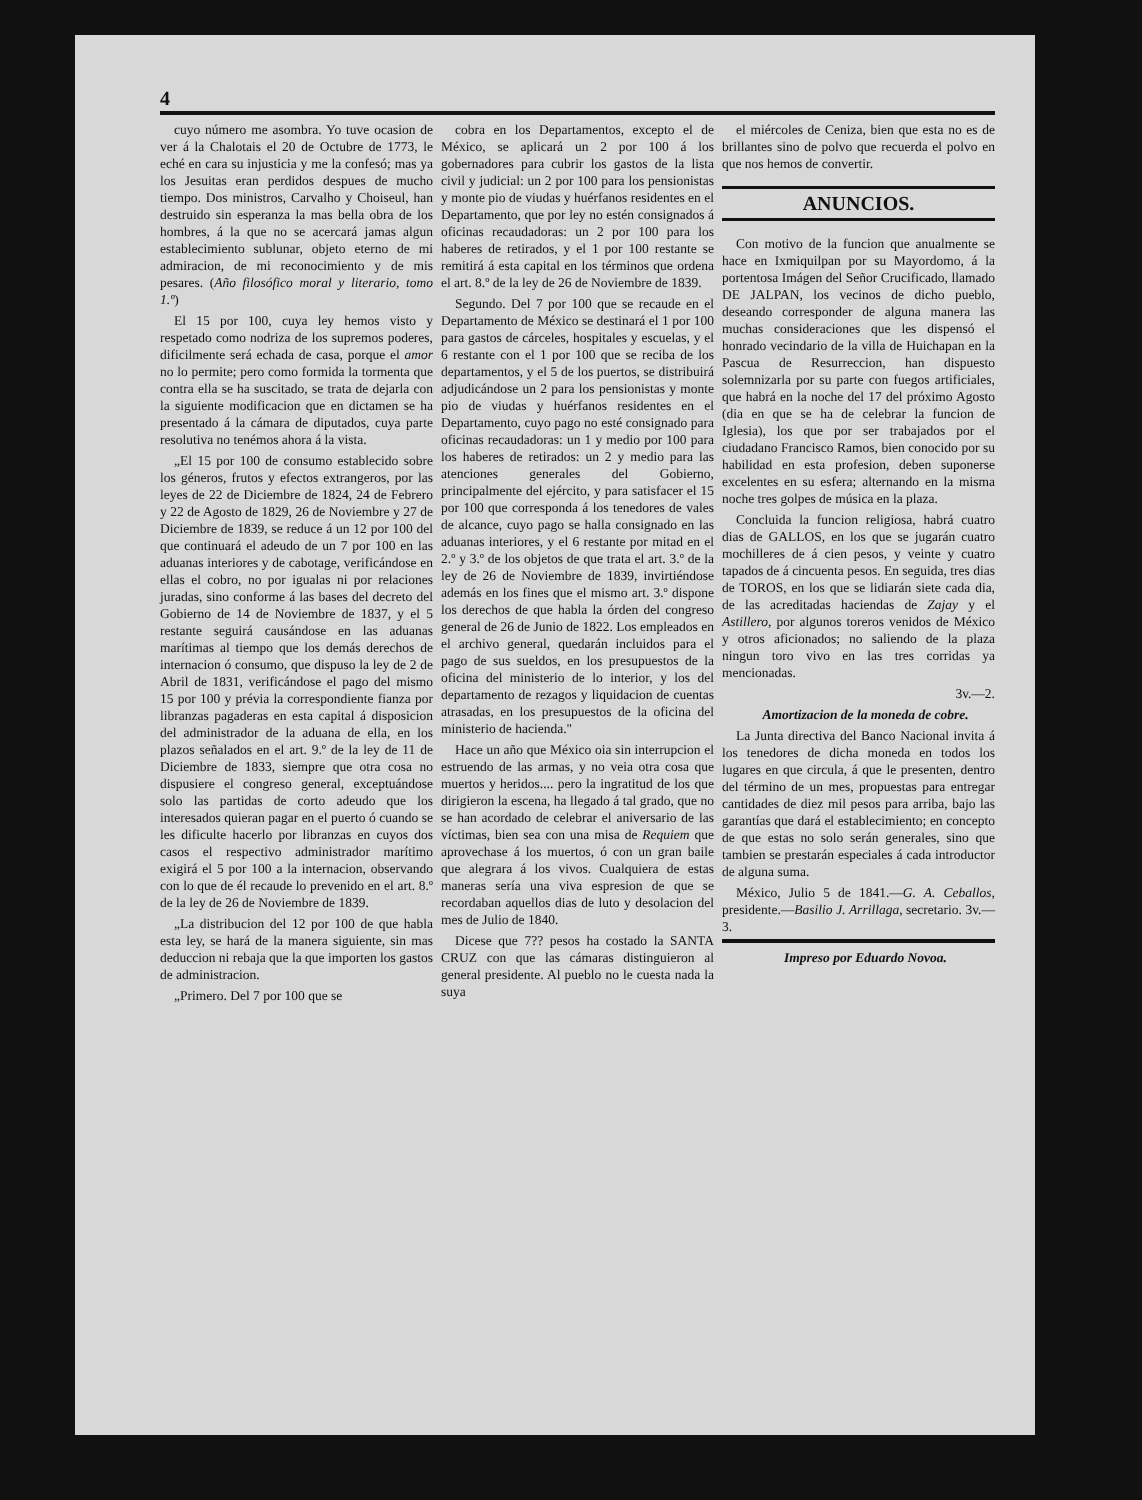4
cuyo número me asombra. Yo tuve ocasion de ver á la Chalotais el 20 de Octubre de 1773, le eché en cara su injusticia y me la confesó; mas ya los Jesuitas eran perdidos despues de mucho tiempo. Dos ministros, Carvalho y Choiseul, han destruido sin esperanza la mas bella obra de los hombres, á la que no se acercará jamas algun establecimiento sublunar, objeto eterno de mi admiracion, de mi reconocimiento y de mis pesares. (Año filosófico moral y literario, tomo 1.º)
El 15 por 100, cuya ley hemos visto y respetado como nodriza de los supremos poderes, dificilmente será echada de casa, porque el amor no lo permite; pero como formida la tormenta que contra ella se ha suscitado, se trata de dejarla con la siguiente modificacion que en dictamen se ha presentado á la cámara de diputados, cuya parte resolutiva no tenémos ahora á la vista.
„El 15 por 100 de consumo establecido sobre los géneros, frutos y efectos extrangeros, por las leyes de 22 de Diciembre de 1824, 24 de Febrero y 22 de Agosto de 1829, 26 de Noviembre y 27 de Diciembre de 1839, se reduce á un 12 por 100 del que continuará el adeudo de un 7 por 100 en las aduanas interiores y de cabotage, verificándose en ellas el cobro, no por igualas ni por relaciones juradas, sino conforme á las bases del decreto del Gobierno de 14 de Noviembre de 1837, y el 5 restante seguirá causándose en las aduanas marítimas al tiempo que los demás derechos de internacion ó consumo, que dispuso la ley de 2 de Abril de 1831, verificándose el pago del mismo 15 por 100 y prévia la correspondiente fianza por libranzas pagaderas en esta capital á disposicion del administrador de la aduana de ella, en los plazos señalados en el art. 9.º de la ley de 11 de Diciembre de 1833, siempre que otra cosa no dispusiere el congreso general, exceptuándose solo las partidas de corto adeudo que los interesados quieran pagar en el puerto ó cuando se les dificulte hacerlo por libranzas en cuyos dos casos el respectivo administrador marítimo exigirá el 5 por 100 a la internacion, observando con lo que de él recaude lo prevenido en el art. 8.º de la ley de 26 de Noviembre de 1839.
„La distribucion del 12 por 100 de que habla esta ley, se hará de la manera siguiente, sin mas deduccion ni rebaja que la que importen los gastos de administracion.
„Primero. Del 7 por 100 que se
cobra en los Departamentos, excepto el de México, se aplicará un 2 por 100 á los gobernadores para cubrir los gastos de la lista civil y judicial: un 2 por 100 para los pensionistas y monte pio de viudas y huérfanos residentes en el Departamento, que por ley no estén consignados á oficinas recaudadoras: un 2 por 100 para los haberes de retirados, y el 1 por 100 restante se remitirá á esta capital en los términos que ordena el art. 8.º de la ley de 26 de Noviembre de 1839.
Segundo. Del 7 por 100 que se recaude en el Departamento de México se destinará el 1 por 100 para gastos de cárceles, hospitales y escuelas, y el 6 restante con el 1 por 100 que se reciba de los departamentos, y el 5 de los puertos, se distribuirá adjudicándose un 2 para los pensionistas y monte pio de viudas y huérfanos residentes en el Departamento, cuyo pago no esté consignado para oficinas recaudadoras: un 1 y medio por 100 para los haberes de retirados: un 2 y medio para las atenciones generales del Gobierno, principalmente del ejército, y para satisfacer el 15 por 100 que corresponda á los tenedores de vales de alcance, cuyo pago se halla consignado en las aduanas interiores, y el 6 restante por mitad en el 2.º y 3.º de los objetos de que trata el art. 3.º de la ley de 26 de Noviembre de 1839, invirtiéndose además en los fines que el mismo art. 3.º dispone los derechos de que habla la órden del congreso general de 26 de Junio de 1822. Los empleados en el archivo general, quedarán incluidos para el pago de sus sueldos, en los presupuestos de la oficina del ministerio de lo interior, y los del departamento de rezagos y liquidacion de cuentas atrasadas, en los presupuestos de la oficina del ministerio de hacienda."
Hace un año que México oia sin interrupcion el estruendo de las armas, y no veia otra cosa que muertos y heridos.... pero la ingratitud de los que dirigieron la escena, ha llegado á tal grado, que no se han acordado de celebrar el aniversario de las víctimas, bien sea con una misa de Requiem que aprovechase á los muertos, ó con un gran baile que alegrara á los vivos. Cualquiera de estas maneras sería una viva espresion de que se recordaban aquellos dias de luto y desolacion del mes de Julio de 1840.
Dicese que 7?? pesos ha costado la SANTA CRUZ con que las cámaras distinguieron al general presidente. Al pueblo no le cuesta nada la suya
el miércoles de Ceniza, bien que esta no es de brillantes sino de polvo que recuerda el polvo en que nos hemos de convertir.
ANUNCIOS.
Con motivo de la funcion que anualmente se hace en Ixmiquilpan por su Mayordomo, á la portentosa Imágen del Señor Crucificado, llamado DE JALPAN, los vecinos de dicho pueblo, deseando corresponder de alguna manera las muchas consideraciones que les dispensó el honrado vecindario de la villa de Huichapan en la Pascua de Resurreccion, han dispuesto solemnizarla por su parte con fuegos artificiales, que habrá en la noche del 17 del próximo Agosto (dia en que se ha de celebrar la funcion de Iglesia), los que por ser trabajados por el ciudadano Francisco Ramos, bien conocido por su habilidad en esta profesion, deben suponerse excelentes en su esfera; alternando en la misma noche tres golpes de música en la plaza.
Concluida la funcion religiosa, habrá cuatro dias de GALLOS, en los que se jugarán cuatro mochilleres de á cien pesos, y veinte y cuatro tapados de á cincuenta pesos. En seguida, tres dias de TOROS, en los que se lidiarán siete cada dia, de las acreditadas haciendas de Zajay y el Astillero, por algunos toreros venidos de México y otros aficionados; no saliendo de la plaza ningun toro vivo en las tres corridas ya mencionadas.
3v.—2.
Amortizacion de la moneda de cobre.
La Junta directiva del Banco Nacional invita á los tenedores de dicha moneda en todos los lugares en que circula, á que le presenten, dentro del término de un mes, propuestas para entregar cantidades de diez mil pesos para arriba, bajo las garantías que dará el establecimiento; en concepto de que estas no solo serán generales, sino que tambien se prestarán especiales á cada introductor de alguna suma.
México, Julio 5 de 1841.—G. A. Ceballos, presidente.—Basilio J. Arrillaga, secretario. 3v.—3.
Impreso por Eduardo Novoa.